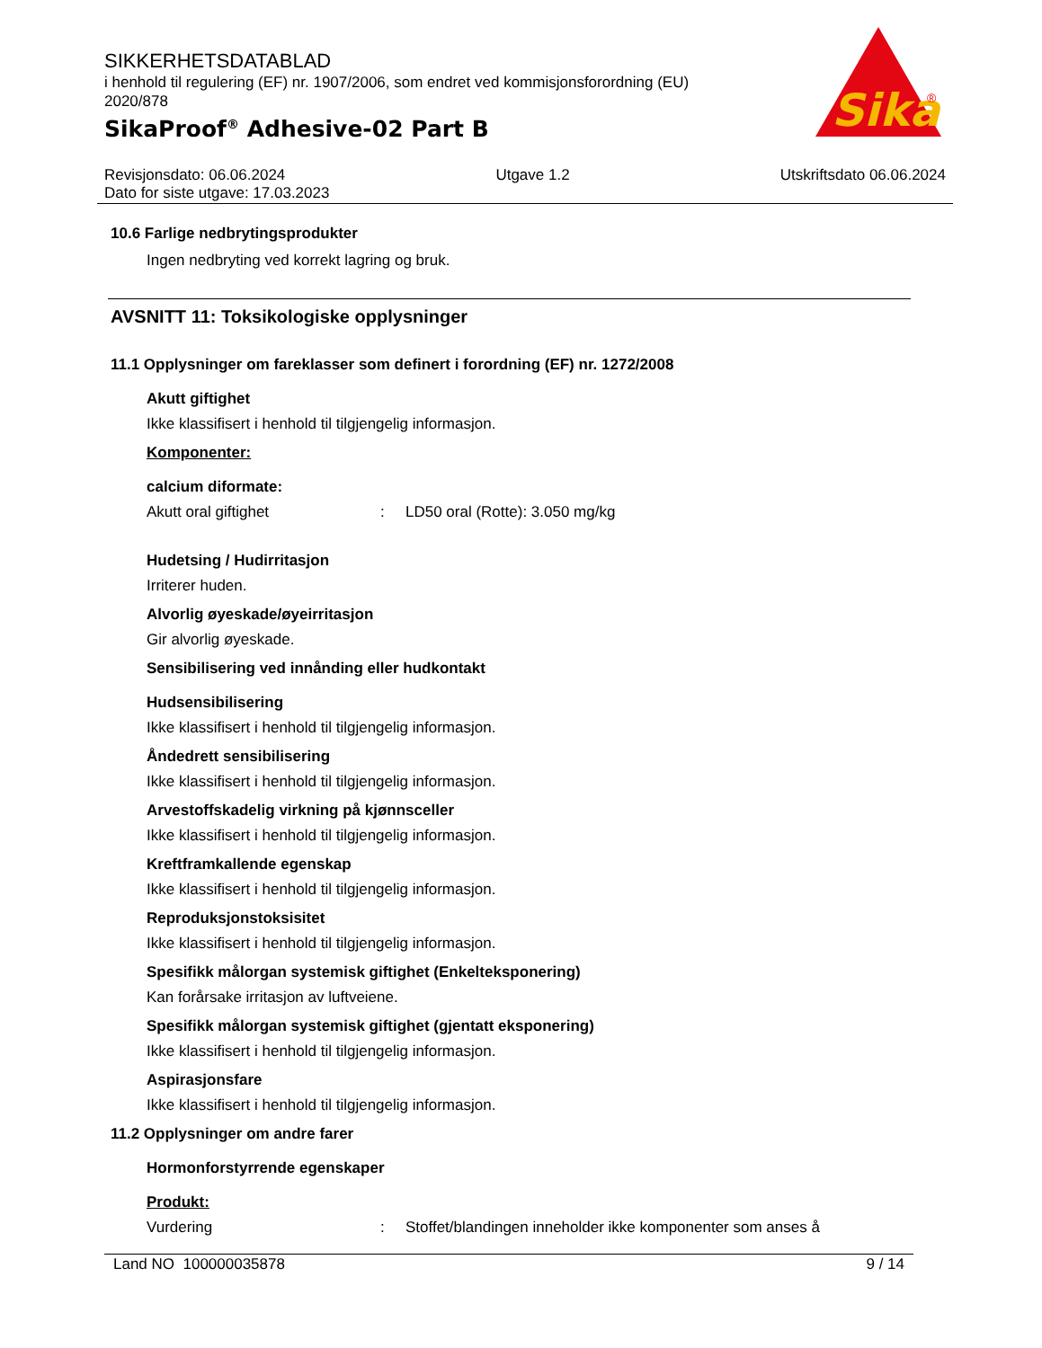SIKKERHETSDATABLAD
i henhold til regulering (EF) nr. 1907/2006, som endret ved kommisjonsforordning (EU) 2020/878
SikaProof<sup>®</sup> Adhesive-02 Part B
Sika
®
Revisjonsdato: 06.06.2024 Utgave 1.2 Utskriftsdato 06.06.2024
Dato for siste utgave: 17.03.2023
10.6 Farlige nedbrytingsprodukter
Ingen nedbryting ved korrekt lagring og bruk.
AVSNITT 11: Toksikologiske opplysninger
11.1 Opplysninger om fareklasser som definert i forordning (EF) nr. 1272/2008
Akutt giftighet
Ikke klassifisert i henhold til tilgjengelig informasjon.
Komponenter:
calcium diformate:
Akutt oral giftighet: LD50 oral (Rotte): 3.050 mg/kg
Hudetsing / Hudirritasjon
Irriterer huden.
Alvorlig øyeskade/øyeirritasjon
Gir alvorlig øyeskade.
Sensibilisering ved innånding eller hudkontakt
Hudsensibilisering
Ikke klassifisert i henhold til tilgjengelig informasjon.
Åndedrett sensibilisering
Ikke klassifisert i henhold til tilgjengelig informasjon.
Arvestoffskadelig virkning på kjønnsceller
Ikke klassifisert i henhold til tilgjengelig informasjon.
Kreftframkallende egenskap
Ikke klassifisert i henhold til tilgjengelig informasjon.
Reproduksjonstoksisitet
Ikke klassifisert i henhold til tilgjengelig informasjon.
Spesifikk målorgan systemisk giftighet (Enkelteksponering)
Kan forårsake irritasjon av luftveiene.
Spesifikk målorgan systemisk giftighet (gjentatt eksponering)
Ikke klassifisert i henhold til tilgjengelig informasjon.
Aspirasjonsfare
Ikke klassifisert i henhold til tilgjengelig informasjon.
11.2 Opplysninger om andre farer
Hormonforstyrrende egenskaper
Produkt:
Vurdering: Stoffet/blandingen inneholder ikke komponenter som anses å
Land NO 100000035878 9 / 14